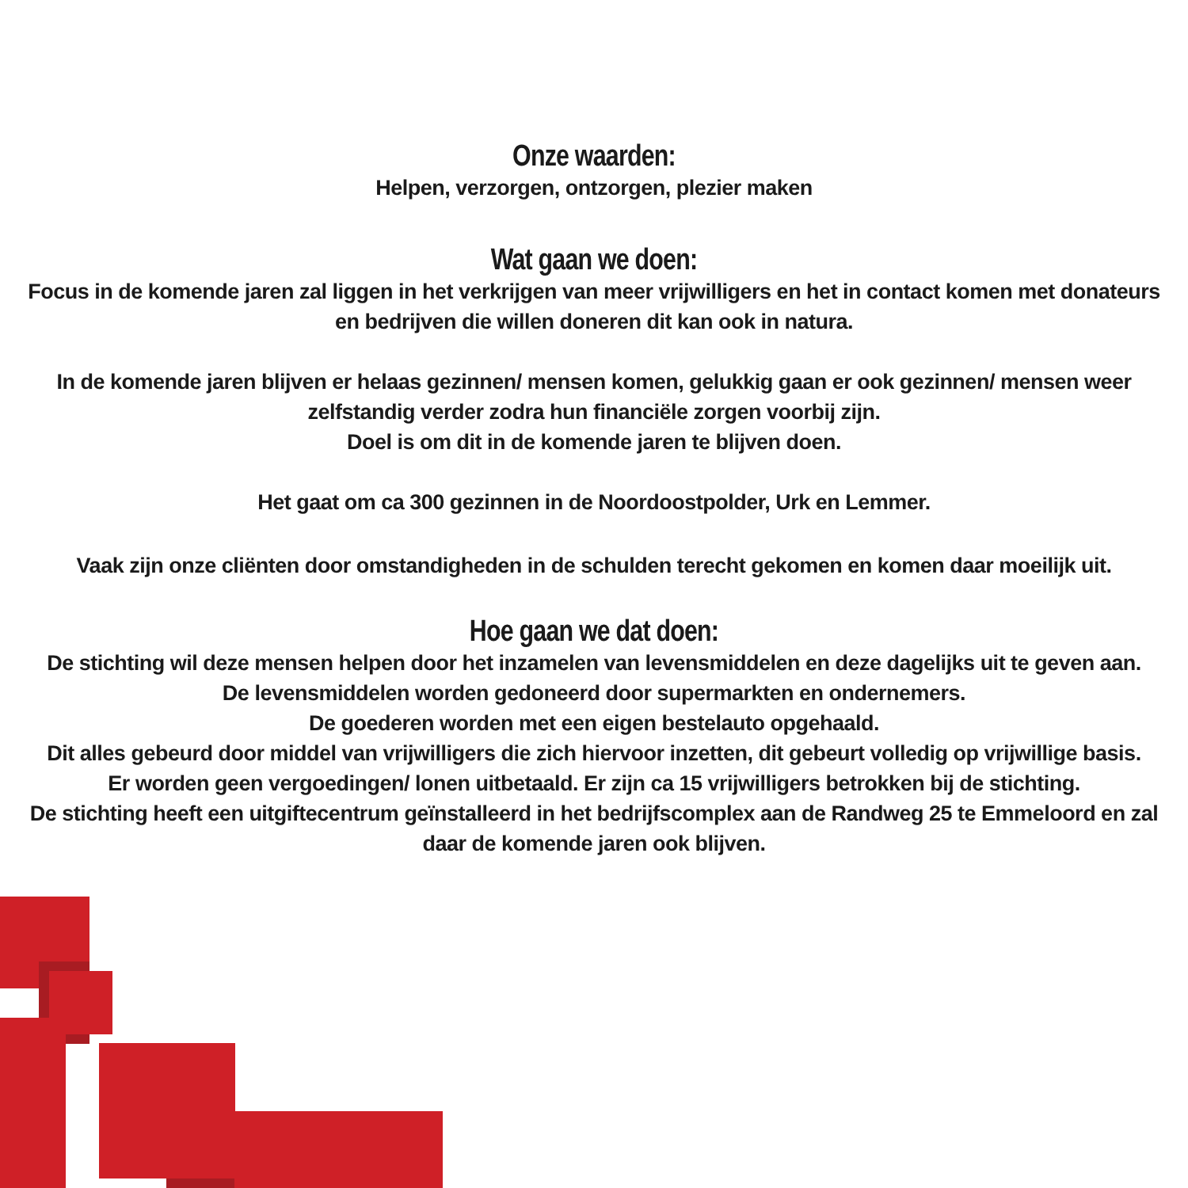Onze waarden:
Helpen, verzorgen, ontzorgen, plezier maken
Wat gaan we doen:
Focus in de komende jaren zal liggen in het verkrijgen van meer vrijwilligers en het in contact komen met donateurs
en bedrijven die willen doneren dit kan ook in natura.
In de komende jaren blijven er helaas gezinnen/ mensen komen, gelukkig gaan er ook gezinnen/ mensen weer
zelfstandig verder zodra hun financiële zorgen voorbij zijn.
Doel is om dit in de komende jaren te blijven doen.
Het gaat om ca 300 gezinnen in de Noordoostpolder, Urk en Lemmer.
Vaak zijn onze cliënten door omstandigheden in de schulden terecht gekomen en komen daar moeilijk uit.
Hoe gaan we dat doen:
De stichting wil deze mensen helpen door het inzamelen van levensmiddelen en deze dagelijks uit te geven aan.
De levensmiddelen worden gedoneerd door supermarkten en ondernemers.
De goederen worden met een eigen bestelauto opgehaald.
Dit alles gebeurd door middel van vrijwilligers die zich hiervoor inzetten, dit gebeurt volledig op vrijwillige basis.
Er worden geen vergoedingen/ lonen uitbetaald. Er zijn ca 15 vrijwilligers betrokken bij de stichting.
De stichting heeft een uitgiftecentrum geïnstalleerd in het bedrijfscomplex aan de Randweg 25 te Emmeloord en zal
daar de komende jaren ook blijven.